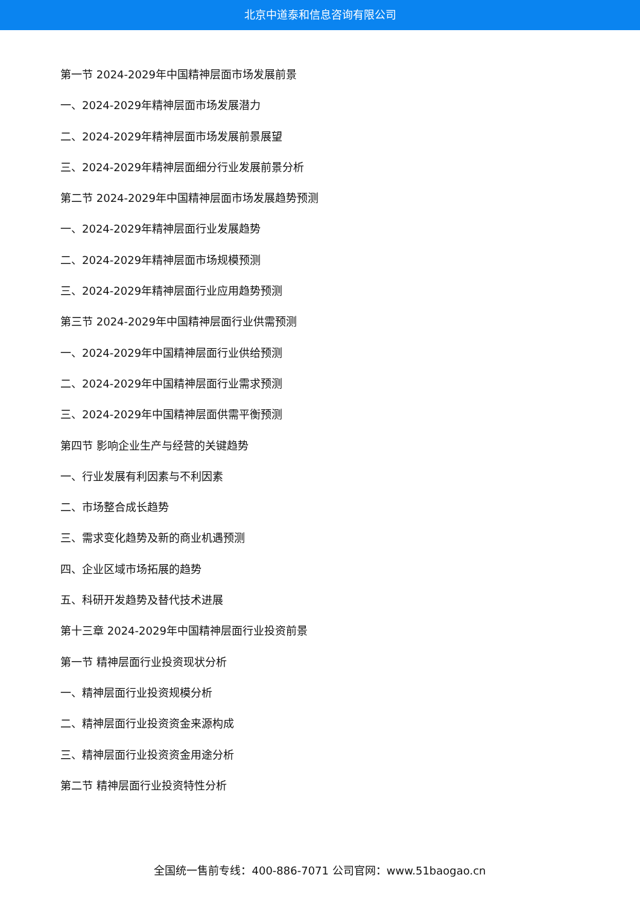北京中道泰和信息咨询有限公司
第一节 2024-2029年中国精神层面市场发展前景
一、2024-2029年精神层面市场发展潜力
二、2024-2029年精神层面市场发展前景展望
三、2024-2029年精神层面细分行业发展前景分析
第二节 2024-2029年中国精神层面市场发展趋势预测
一、2024-2029年精神层面行业发展趋势
二、2024-2029年精神层面市场规模预测
三、2024-2029年精神层面行业应用趋势预测
第三节 2024-2029年中国精神层面行业供需预测
一、2024-2029年中国精神层面行业供给预测
二、2024-2029年中国精神层面行业需求预测
三、2024-2029年中国精神层面供需平衡预测
第四节 影响企业生产与经营的关键趋势
一、行业发展有利因素与不利因素
二、市场整合成长趋势
三、需求变化趋势及新的商业机遇预测
四、企业区域市场拓展的趋势
五、科研开发趋势及替代技术进展
第十三章 2024-2029年中国精神层面行业投资前景
第一节 精神层面行业投资现状分析
一、精神层面行业投资规模分析
二、精神层面行业投资资金来源构成
三、精神层面行业投资资金用途分析
第二节 精神层面行业投资特性分析
全国统一售前专线：400-886-7071 公司官网：www.51baogao.cn